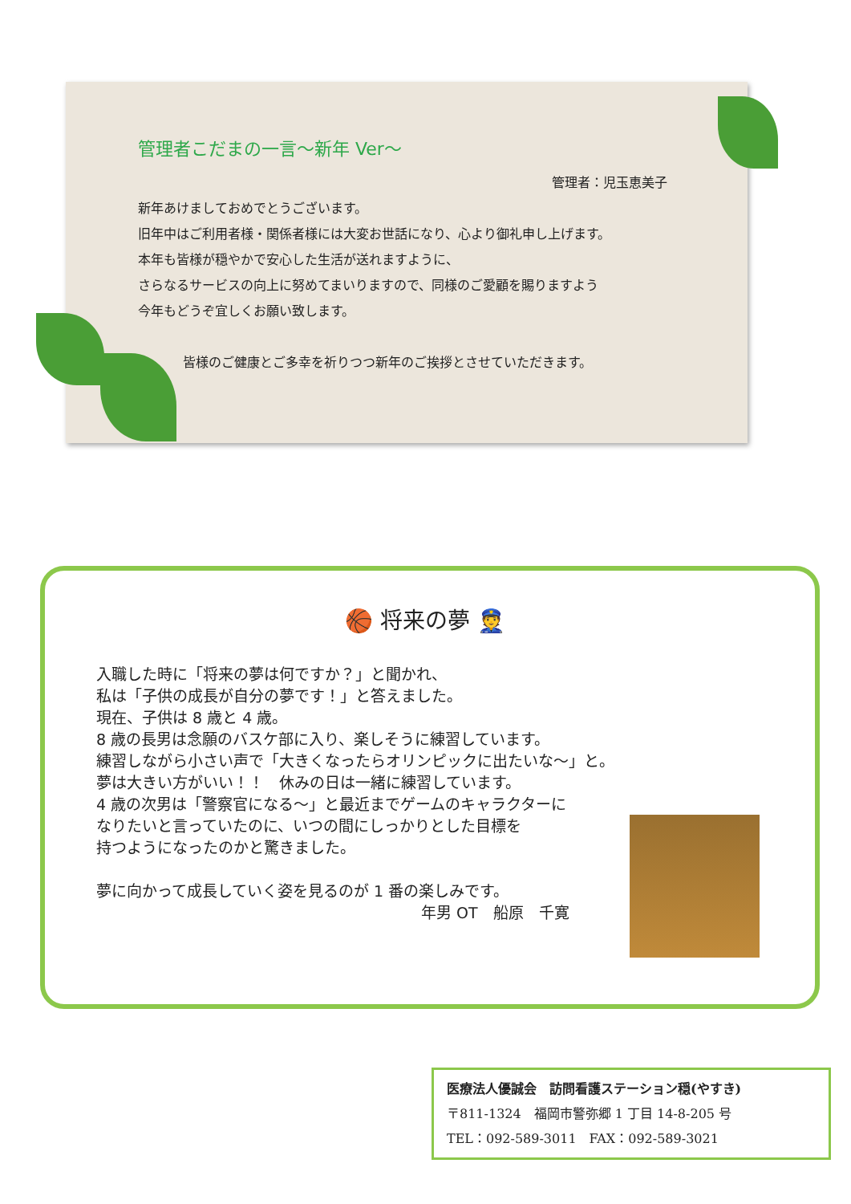管理者こだまの一言～新年 Ver～
管理者：児玉恵美子
新年あけましておめでとうございます。
旧年中はご利用者様・関係者様には大変お世話になり、心より御礼申し上げます。
本年も皆様が穏やかで安心した生活が送れますように、
さらなるサービスの向上に努めてまいりますので、同様のご愛顧を賜りますよう
今年もどうぞ宜しくお願い致します。
皆様のご健康とご多幸を祈りつつ新年のご挨拶とさせていただきます。
🏀 将来の夢 👮
入職した時に「将来の夢は何ですか？」と聞かれ、
私は「子供の成長が自分の夢です！」と答えました。
現在、子供は 8 歳と 4 歳。
8 歳の長男は念願のバスケ部に入り、楽しそうに練習しています。
練習しながら小さい声で「大きくなったらオリンピックに出たいな～」と。
夢は大きい方がいい！！　休みの日は一緒に練習しています。
4 歳の次男は「警察官になる～」と最近までゲームのキャラクターに
なりたいと言っていたのに、いつの間にしっかりとした目標を
持つようになったのかと驚きました。
夢に向かって成長していく姿を見るのが 1 番の楽しみです。
年男 OT　船原　千寛
医療法人優誠会　訪問看護ステーション穏(やすき)
〒811-1324　福岡市警弥郷 1 丁目 14-8-205 号
TEL：092-589-3011　FAX：092-589-3021